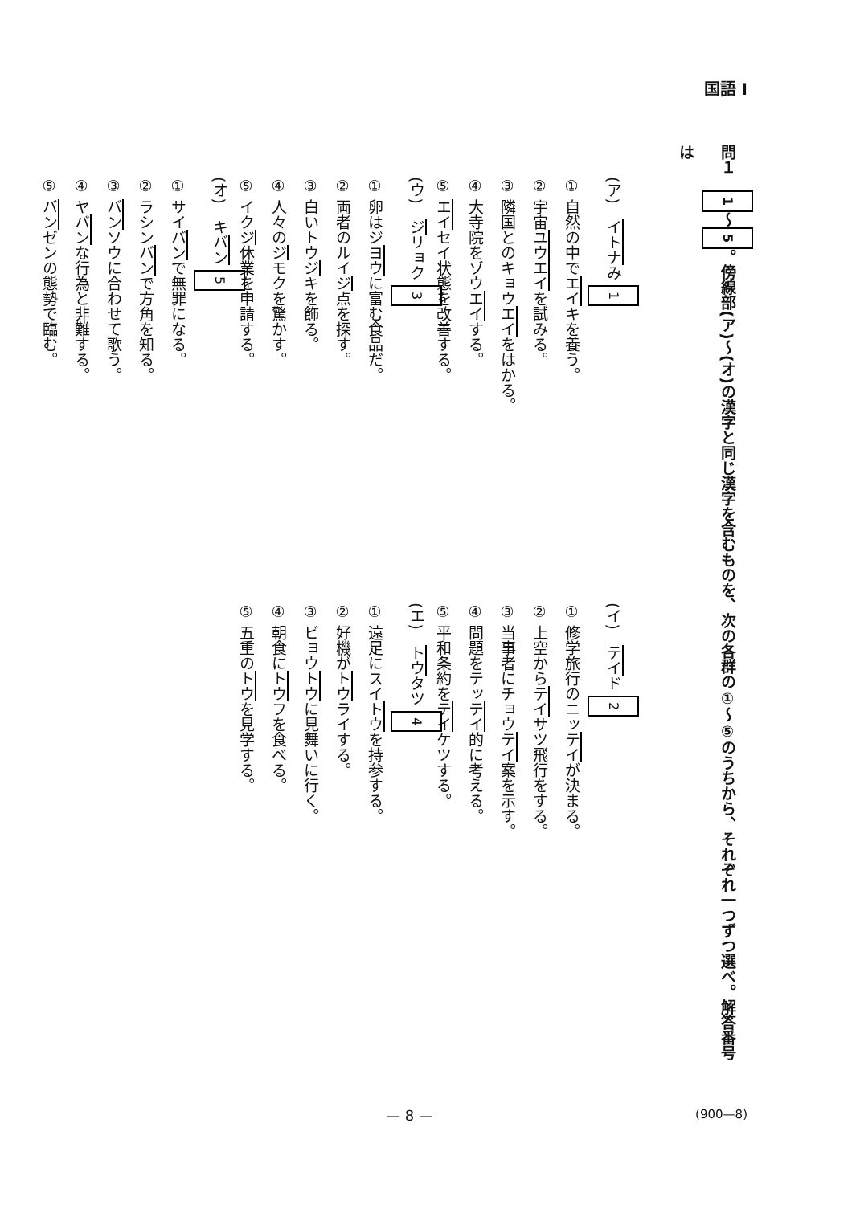国語 I
問１　1 ～ 5 。傍線部(ア)～(オ)の漢字と同じ漢字を含むものを、次の各群の①～⑤のうちから、それぞれ一つずつ選べ。解答番号は
(ア)　イトナみ 1
① 自然の中でエイキを養う。
② 宇宙ユウエイを試みる。
③ 隣国とのキョウエイをはかる。
④ 大寺院をゾウエイする。
⑤ エイセイ状態を改善する。
(ウ)　ジリョク 3
① 卵はジヨウに富む食品だ。
② 両者のルイジ点を探す。
③ 白いトウジキを飾る。
④ 人々のジモクを驚かす。
⑤ イクジ休業を申請する。
(オ)　キバン 5
① サイバンで無罪になる。
② ラシンバンで方角を知る。
③ バンソウに合わせて歌う。
④ ヤバンな行為と非難する。
⑤ バンゼンの態勢で臨む。
(イ)　テイド 2
① 修学旅行のニッテイが決まる。
② 上空からテイサツ飛行をする。
③ 当事者にチョウテイ案を示す。
④ 問題をテッテイ的に考える。
⑤ 平和条約をテイケツする。
(エ)　トウタツ 4
① 遠足にスイトウを持参する。
② 好機がトウライする。
③ ビョウトウに見舞いに行く。
④ 朝食にトウフを食べる。
⑤ 五重のトウを見学する。
— 8 — (900—8)